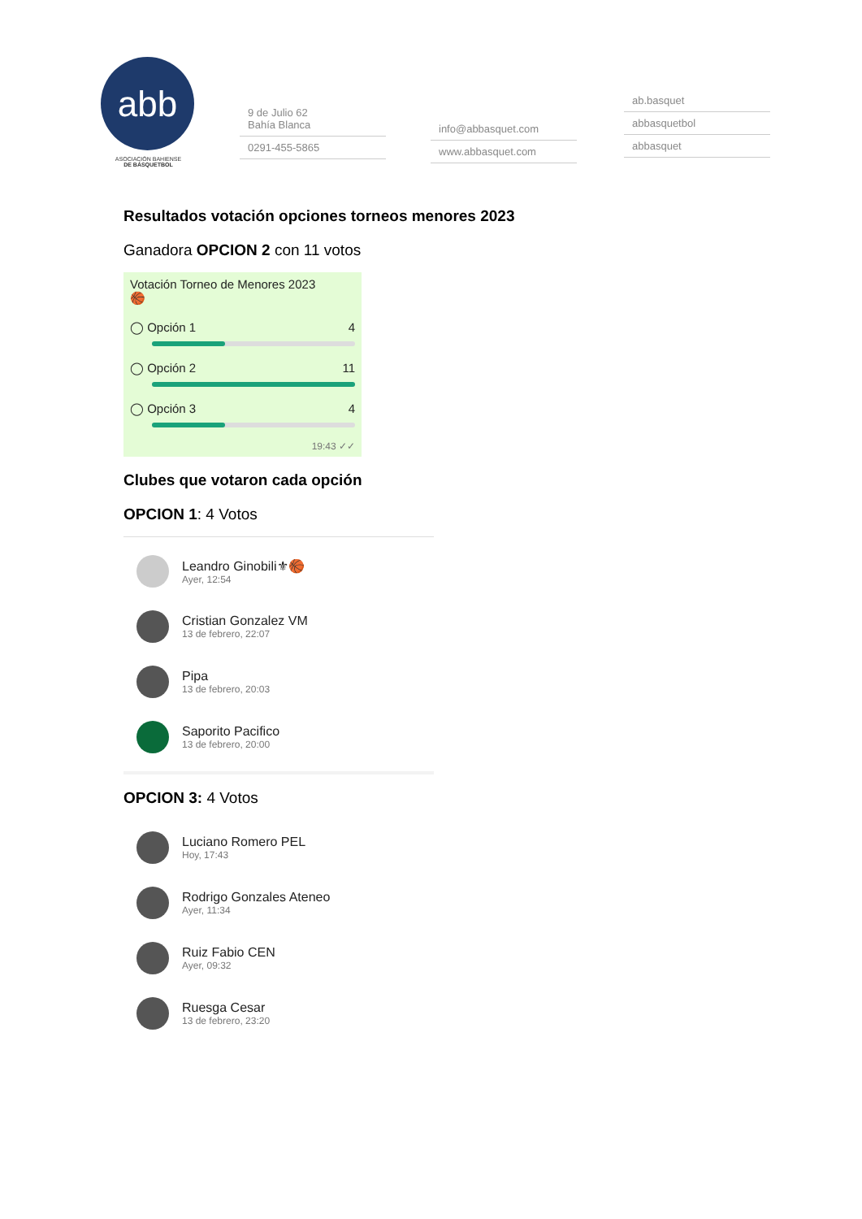abb
ASOCIACIÓN BAHIENSE
DE BÁSQUETBOL
9 de Julio 62
Bahía Blanca
0291-455-5865
info@abbasquet.com
www.abbasquet.com
ab.basquet
abbasquetbol
abbasquet
Resultados votación opciones torneos menores 2023
Ganadora OPCION 2 con 11 votos
Votación Torneo de Menores 2023
🏀
◯ Opción 1 4
◯ Opción 2 11
◯ Opción 3 4
19:43 ✓✓
Clubes que votaron cada opción
OPCION 1: 4 Votos
Leandro Ginobili⚜🏀
Ayer, 12:54
Cristian Gonzalez VM
13 de febrero, 22:07
Pipa
13 de febrero, 20:03
Saporito Pacifico
13 de febrero, 20:00
OPCION 3: 4 Votos
Luciano Romero PEL
Hoy, 17:43
Rodrigo Gonzales Ateneo
Ayer, 11:34
Ruiz Fabio CEN
Ayer, 09:32
Ruesga Cesar
13 de febrero, 23:20